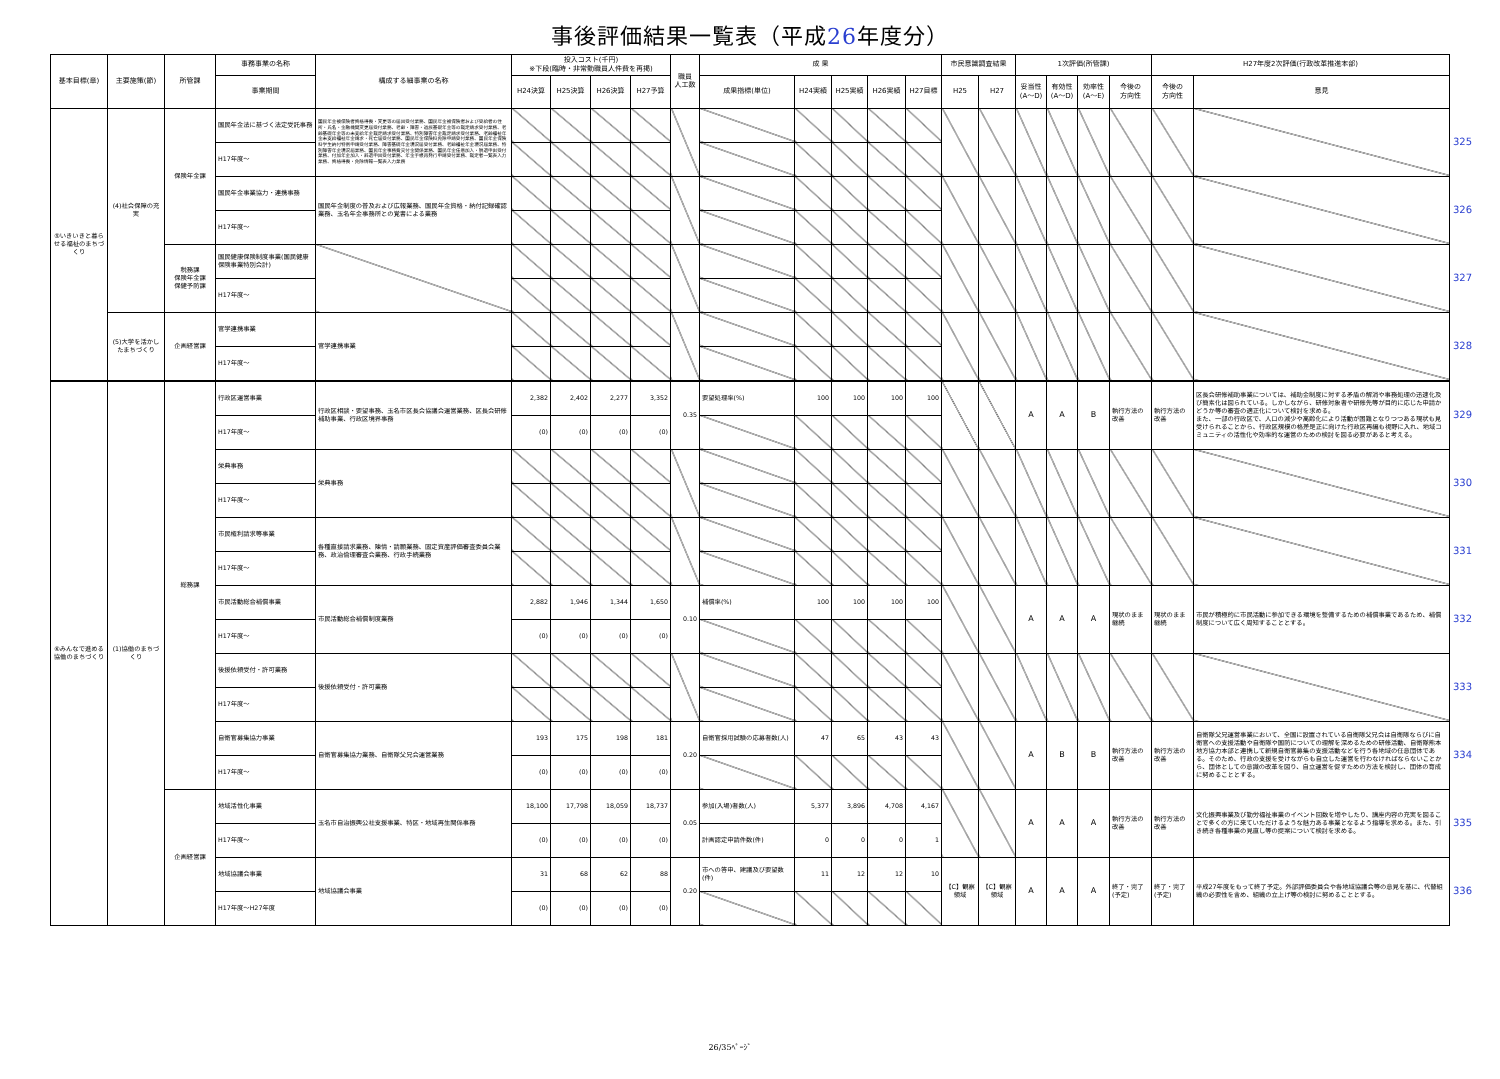事後評価結果一覧表（平成26年度分）
| 基本目標(章) | 主要施策(節) | 所管課 | 事務事業の名称 | 構成する細事業の名称 | 投入コスト(千円) ※下段(臨時・非常勤職員人件費を再掲) | | | | 職員 人工数 | 成 果 | | | | | 市民意識調査結果 | | 1次評価(所管課) | | | | H27年度2次評価(行政改革推進本部) | | |
| --- | --- | --- | --- | --- | --- | --- | --- | --- | --- | --- | --- | --- | --- | --- | --- | --- | --- | --- | --- | --- | --- | --- | --- |
| | | | 事業期間 | | H24決算 | H25決算 | H26決算 | H27予算 | | 成果指標(単位) | H24実績 | H25実績 | H26実績 | H27目標 | H25 | H27 | 妥当性 (A～D) | 有効性 (A～D) | 効率性 (A～E) | 今後の 方向性 | 今後の 方向性 | 意見 | |
| ⑤いきいきと暮らせる福祉のまちづくり | (4)社会保障の充実 | 保険年金課 | 国民年金法に基づく法定受託事務 | 国民年金被保険者資格得喪・変更等の届出受付業務、国民年金被保険者および受給者の住所・氏名・金融機関変更届受付業務、老齢・障害・遺族基礎年金等の裁定請求受付業務、老齢基礎年金等の未支給年金裁定請求受付業務、特別障害年金裁定請求受付業務、老齢福祉年金未支給福祉年金請求・死亡届受付業務、国民年金保険料免除申請受付業務、国民年金保険料学生納付特例申請受付業務、障害基礎年金現況届受付業務、老齢福祉年金現況届業務、特別障害年金現況届業務、国民年金事務費交付金関係業務、国民年金任意加入・脱退申出受付業務、付加年金加入・辞退申出受付業務、年金手帳再発行申請受付業務、裁定者一覧表入力業務、資格得喪・免除情報一覧表入力業務 | | | | | | | | | | | | | | | | | | | 325 |
| | | | H17年度～ | | | | | | | | | | | | | | | | | | | | |
| | | | 国民年金事業協力・連携事務 | 国民年金制度の普及および広報業務、国民年金資格・納付記録確認業務、玉名年金事務所との覚書による業務 | | | | | | | | | | | | | | | | | | | 326 |
| | | | H17年度～ | | | | | | | | | | | | | | | | | | | | |
| | | 税務課 保険年金課 保健予防課 | 国民健康保険制度事業(国民健康保険事業特別会計) | | | | | | | | | | | | | | | | | | | | 327 |
| | | | H17年度～ | | | | | | | | | | | | | | | | | | | | |
| | (5)大学を活かしたまちづくり | 企画経営課 | 官学連携事業 | 官学連携事業 | | | | | | | | | | | | | | | | | | | 328 |
| | | | H17年度～ | | | | | | | | | | | | | | | | | | | | |
| ⑥みんなで進める協働のまちづくり | (1)協働のまちづくり | 総務課 | 行政区運営事業 | 行政区相談・要望事務、玉名市区長会協議会運営業務、区長会研修補助事業、行政区境界事務 | 2,382 | 2,402 | 2,277 | 3,352 | 0.35 | 要望処理率(%) | 100 | 100 | 100 | 100 | | | A | A | B | 執行方法の改善 | 執行方法の改善 | 区長会研修補助事業については、補助金制度に対する矛盾の解消や事務処理の迅速化及び簡素化は図られている。しかしながら、研修対象者や研修先等が目的に応じた申請かどうか等の審査の適正化について検討を求める。 また、一部の行政区で、人口の減少や高齢化により活動が困難となりつつある現状も見受けられることから、行政区規模の格差是正に向けた行政区再編も視野に入れ、地域コミュニティの活性化や効率的な運営のための検討を図る必要があると考える。 | 329 |
| | | | H17年度～ | | (0) | (0) | (0) | (0) | | | | | | | | | | | | | | | |
| | | | 栄典事務 | 栄典事務 | | | | | | | | | | | | | | | | | | | 330 |
| | | | H17年度～ | | | | | | | | | | | | | | | | | | | | |
| | | | 市民権利請求等事業 | 各種直接請求業務、陳情・請願業務、固定資産評価審査委員会業務、政治倫理審査会業務、行政手続業務 | | | | | | | | | | | | | | | | | | | 331 |
| | | | H17年度～ | | | | | | | | | | | | | | | | | | | | |
| | | | 市民活動総合補償事業 | 市民活動総合補償制度業務 | 2,882 | 1,946 | 1,344 | 1,650 | 0.10 | 補償率(%) | 100 | 100 | 100 | 100 | | | A | A | A | 現状のまま継続 | 現状のまま継続 | 市民が積極的に市民活動に参加できる環境を整備するための補償事業であるため、補償制度について広く周知することとする。 | 332 |
| | | | H17年度～ | | (0) | (0) | (0) | (0) | | | | | | | | | | | | | | | |
| | | | 後援依頼受付・許可業務 | 後援依頼受付・許可業務 | | | | | | | | | | | | | | | | | | | 333 |
| | | | H17年度～ | | | | | | | | | | | | | | | | | | | | |
| | | | 自衛官募集協力事業 | 自衛官募集協力業務、自衛隊父兄会運営業務 | 193 | 175 | 198 | 181 | 0.20 | 自衛官採用試験の応募者数(人) | 47 | 65 | 43 | 43 | | | A | B | B | 執行方法の改善 | 執行方法の改善 | 自衛隊父兄運営事業において、全国に設置されている自衛隊父兄会は自衛隊ならびに自衛官への支援活動や自衛隊や国防についての理解を深めるための研修活動、自衛隊熊本地方協力本部と連携して新規自衛官募集の支援活動などを行う各地域の任意団体である。そのため、行政の支援を受けながらも自立した運営を行わなければならないことから、団体としての意識の改革を図り、自立運営を促すための方法を検討し、団体の育成に努めることとする。 | 334 |
| | | | H17年度～ | | (0) | (0) | (0) | (0) | | | | | | | | | | | | | | | |
| | | 企画経営課 | 地域活性化事業 | 玉名市自治振興公社支援事業、特区・地域再生関係事務 | 18,100 | 17,798 | 18,059 | 18,737 | 0.05 | 参加(入場)者数(人) | 5,377 | 3,896 | 4,708 | 4,167 | | | A | A | A | 執行方法の改善 | 執行方法の改善 | 文化振興事業及び勤労福祉事業のイベント回数を増やしたり、講座内容の充実を図ることで多くの方に来ていただけるような魅力ある事業となるよう指導を求める。また、引き続き各種事業の見直し等の提案について検討を求める。 | 335 |
| | | | H17年度～ | | (0) | (0) | (0) | (0) | | 計画認定申請件数(件) | 0 | 0 | 0 | 1 | | | | | | | | | |
| | | | 地域協議会事業 | 地域協議会事業 | 31 | 68 | 62 | 88 | 0.20 | 市への答申、建議及び要望数(件) | 11 | 12 | 12 | 10 | 【C】観察領域 | 【C】観察領域 | A | A | A | 終了・完了(予定) | 終了・完了(予定) | 平成27年度をもって終了予定。外部評価委員会や各地域協議会等の意見を基に、代替組織の必要性を含め、組織の立上げ等の検討に努めることとする。 | 336 |
| | | | H17年度～H27年度 | | (0) | (0) | (0) | (0) | | | | | | | | | | | | | | | |
26/35ﾍﾟｰｼﾞ